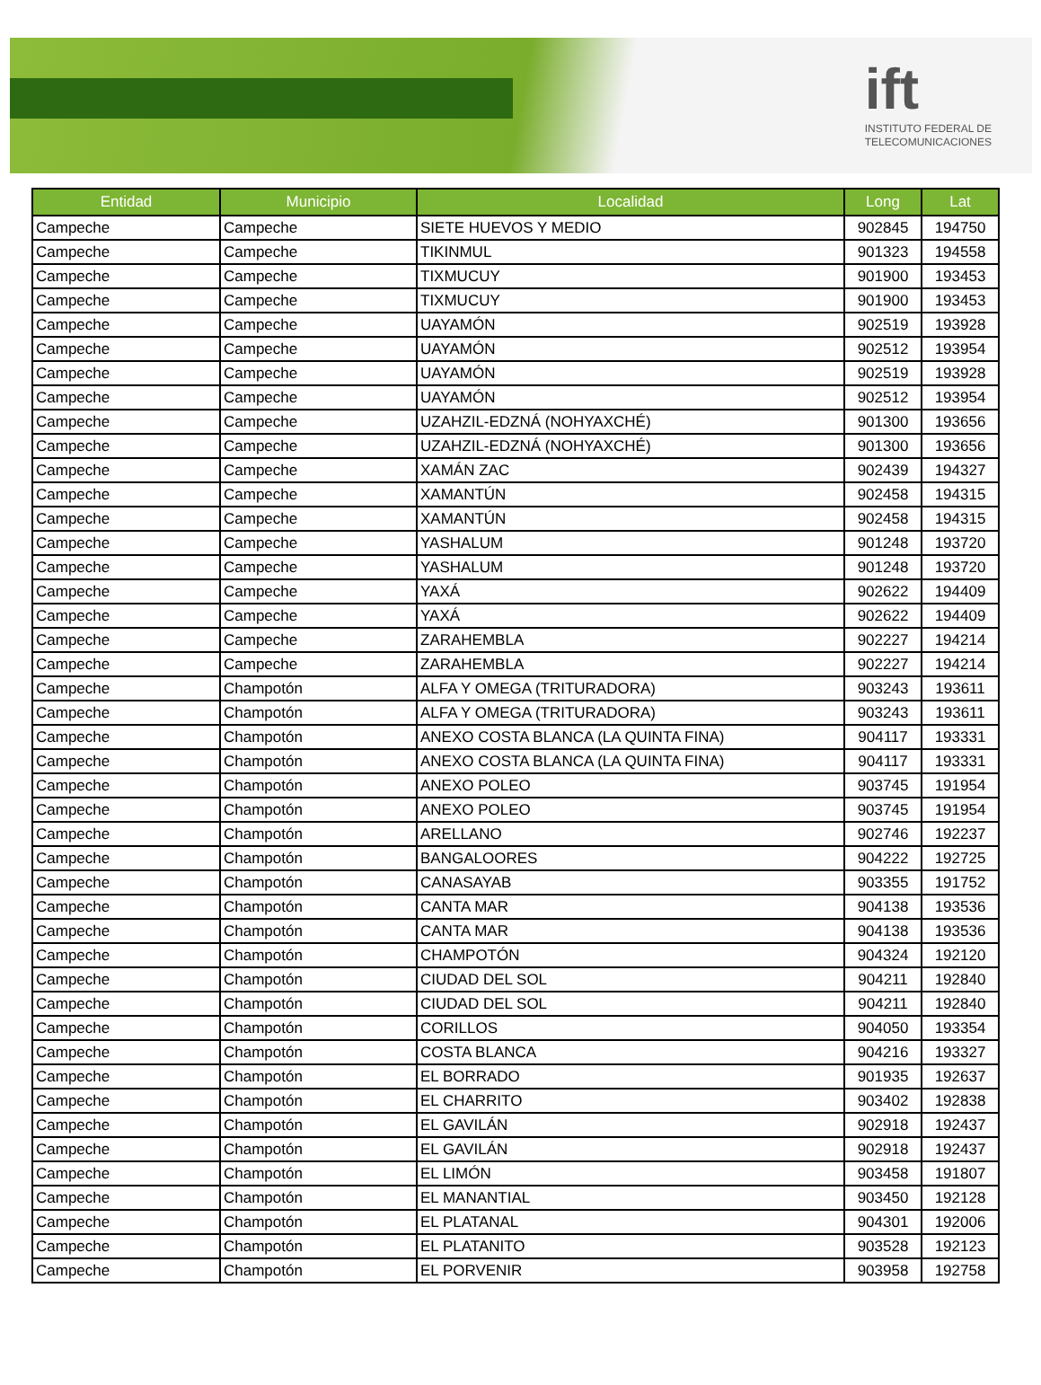ift
INSTITUTO FEDERAL DE
TELECOMUNICACIONES
| Entidad | Municipio | Localidad | Long | Lat |
| --- | --- | --- | --- | --- |
| Campeche | Campeche | SIETE HUEVOS Y MEDIO | 902845 | 194750 |
| Campeche | Campeche | TIKINMUL | 901323 | 194558 |
| Campeche | Campeche | TIXMUCUY | 901900 | 193453 |
| Campeche | Campeche | TIXMUCUY | 901900 | 193453 |
| Campeche | Campeche | UAYAMÓN | 902519 | 193928 |
| Campeche | Campeche | UAYAMÓN | 902512 | 193954 |
| Campeche | Campeche | UAYAMÓN | 902519 | 193928 |
| Campeche | Campeche | UAYAMÓN | 902512 | 193954 |
| Campeche | Campeche | UZAHZIL-EDZNÁ (NOHYAXCHÉ) | 901300 | 193656 |
| Campeche | Campeche | UZAHZIL-EDZNÁ (NOHYAXCHÉ) | 901300 | 193656 |
| Campeche | Campeche | XAMÁN ZAC | 902439 | 194327 |
| Campeche | Campeche | XAMANTÚN | 902458 | 194315 |
| Campeche | Campeche | XAMANTÚN | 902458 | 194315 |
| Campeche | Campeche | YASHALUM | 901248 | 193720 |
| Campeche | Campeche | YASHALUM | 901248 | 193720 |
| Campeche | Campeche | YAXÁ | 902622 | 194409 |
| Campeche | Campeche | YAXÁ | 902622 | 194409 |
| Campeche | Campeche | ZARAHEMBLA | 902227 | 194214 |
| Campeche | Campeche | ZARAHEMBLA | 902227 | 194214 |
| Campeche | Champotón | ALFA Y OMEGA (TRITURADORA) | 903243 | 193611 |
| Campeche | Champotón | ALFA Y OMEGA (TRITURADORA) | 903243 | 193611 |
| Campeche | Champotón | ANEXO COSTA BLANCA (LA QUINTA FINA) | 904117 | 193331 |
| Campeche | Champotón | ANEXO COSTA BLANCA (LA QUINTA FINA) | 904117 | 193331 |
| Campeche | Champotón | ANEXO POLEO | 903745 | 191954 |
| Campeche | Champotón | ANEXO POLEO | 903745 | 191954 |
| Campeche | Champotón | ARELLANO | 902746 | 192237 |
| Campeche | Champotón | BANGALOORES | 904222 | 192725 |
| Campeche | Champotón | CANASAYAB | 903355 | 191752 |
| Campeche | Champotón | CANTA MAR | 904138 | 193536 |
| Campeche | Champotón | CANTA MAR | 904138 | 193536 |
| Campeche | Champotón | CHAMPOTÓN | 904324 | 192120 |
| Campeche | Champotón | CIUDAD DEL SOL | 904211 | 192840 |
| Campeche | Champotón | CIUDAD DEL SOL | 904211 | 192840 |
| Campeche | Champotón | CORILLOS | 904050 | 193354 |
| Campeche | Champotón | COSTA BLANCA | 904216 | 193327 |
| Campeche | Champotón | EL BORRADO | 901935 | 192637 |
| Campeche | Champotón | EL CHARRITO | 903402 | 192838 |
| Campeche | Champotón | EL GAVILÁN | 902918 | 192437 |
| Campeche | Champotón | EL GAVILÁN | 902918 | 192437 |
| Campeche | Champotón | EL LIMÓN | 903458 | 191807 |
| Campeche | Champotón | EL MANANTIAL | 903450 | 192128 |
| Campeche | Champotón | EL PLATANAL | 904301 | 192006 |
| Campeche | Champotón | EL PLATANITO | 903528 | 192123 |
| Campeche | Champotón | EL PORVENIR | 903958 | 192758 |